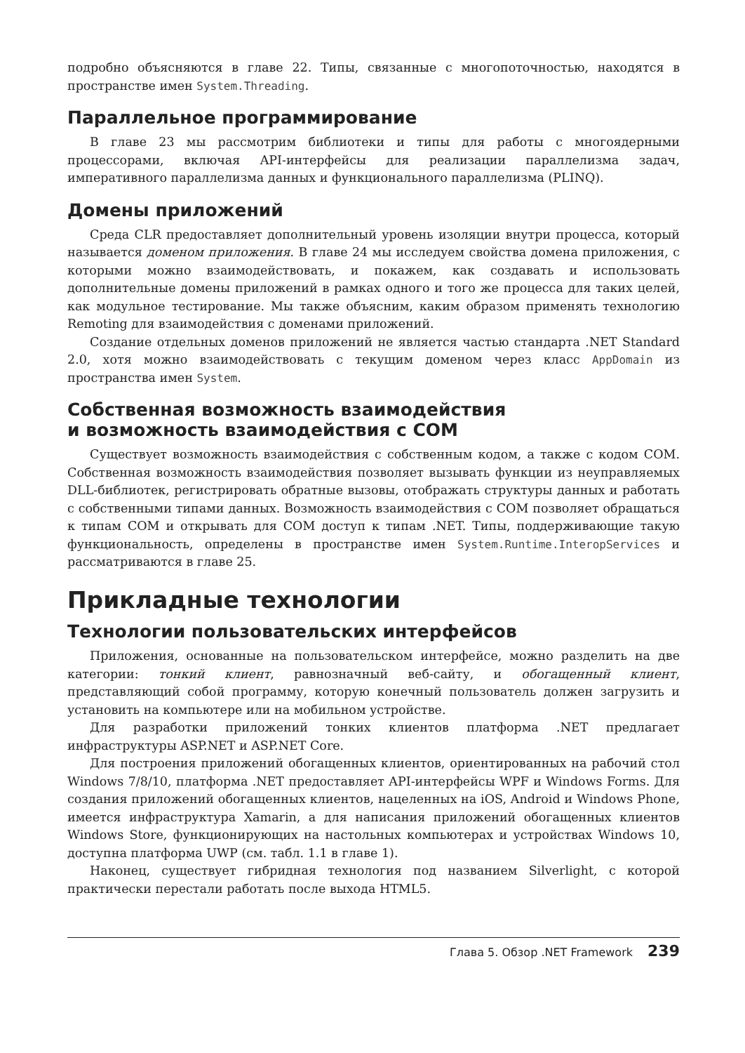подробно объясняются в главе 22. Типы, связанные с многопоточностью, находятся в пространстве имен System.Threading.
Параллельное программирование
В главе 23 мы рассмотрим библиотеки и типы для работы с многоядерными процессорами, включая API-интерфейсы для реализации параллелизма задач, императивного параллелизма данных и функционального параллелизма (PLINQ).
Домены приложений
Среда CLR предоставляет дополнительный уровень изоляции внутри процесса, который называется доменом приложения. В главе 24 мы исследуем свойства домена приложения, с которыми можно взаимодействовать, и покажем, как создавать и использовать дополнительные домены приложений в рамках одного и того же процесса для таких целей, как модульное тестирование. Мы также объясним, каким образом применять технологию Remoting для взаимодействия с доменами приложений.
Создание отдельных доменов приложений не является частью стандарта .NET Standard 2.0, хотя можно взаимодействовать с текущим доменом через класс AppDomain из пространства имен System.
Собственная возможность взаимодействия
и возможность взаимодействия с COM
Существует возможность взаимодействия с собственным кодом, а также с кодом COM. Собственная возможность взаимодействия позволяет вызывать функции из неуправляемых DLL-библиотек, регистрировать обратные вызовы, отображать структуры данных и работать с собственными типами данных. Возможность взаимодействия с COM позволяет обращаться к типам COM и открывать для COM доступ к типам .NET. Типы, поддерживающие такую функциональность, определены в пространстве имен System.Runtime.InteropServices и рассматриваются в главе 25.
Прикладные технологии
Технологии пользовательских интерфейсов
Приложения, основанные на пользовательском интерфейсе, можно разделить на две категории: тонкий клиент, равнозначный веб-сайту, и обогащенный клиент, представляющий собой программу, которую конечный пользователь должен загрузить и установить на компьютере или на мобильном устройстве.
Для разработки приложений тонких клиентов платформа .NET предлагает инфраструктуры ASP.NET и ASP.NET Core.
Для построения приложений обогащенных клиентов, ориентированных на рабочий стол Windows 7/8/10, платформа .NET предоставляет API-интерфейсы WPF и Windows Forms. Для создания приложений обогащенных клиентов, нацеленных на iOS, Android и Windows Phone, имеется инфраструктура Xamarin, а для написания приложений обогащенных клиентов Windows Store, функционирующих на настольных компьютерах и устройствах Windows 10, доступна платформа UWP (см. табл. 1.1 в главе 1).
Наконец, существует гибридная технология под названием Silverlight, с которой практически перестали работать после выхода HTML5.
Глава 5. Обзор .NET Framework 239